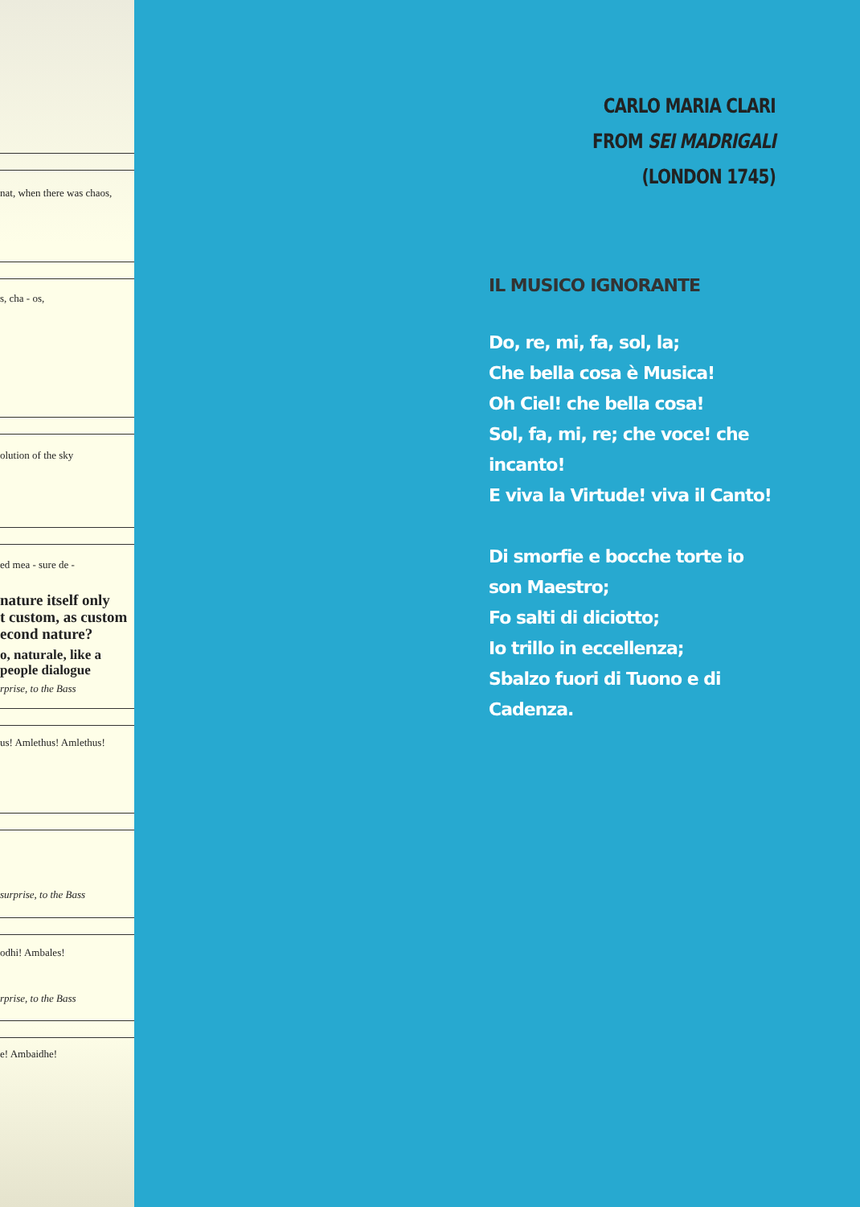nat, when there was chaos,
s, cha - os,
olution of the sky
ed mea - sure de -
nature itself only
t custom, as custom
econd nature?
o, naturale, like a
people dialogue
rprise, to the Bass
us! Amlethus! Amlethus!
surprise, to the Bass
odhi! Ambales!
rprise, to the Bass
e! Ambaidhe!
CARLO MARIA CLARI
FROM SEI MADRIGALI
(LONDON 1745)
IL MUSICO IGNORANTE
Do, re, mi, fa, sol, la;
Che bella cosa è Musica!
Oh Ciel! che bella cosa!
Sol, fa, mi, re; che voce! che incanto!
E viva la Virtude! viva il Canto!
Di smorfie e bocche torte io son Maestro;
Fo salti di diciotto;
Io trillo in eccellenza;
Sbalzo fuori di Tuono e di Cadenza.